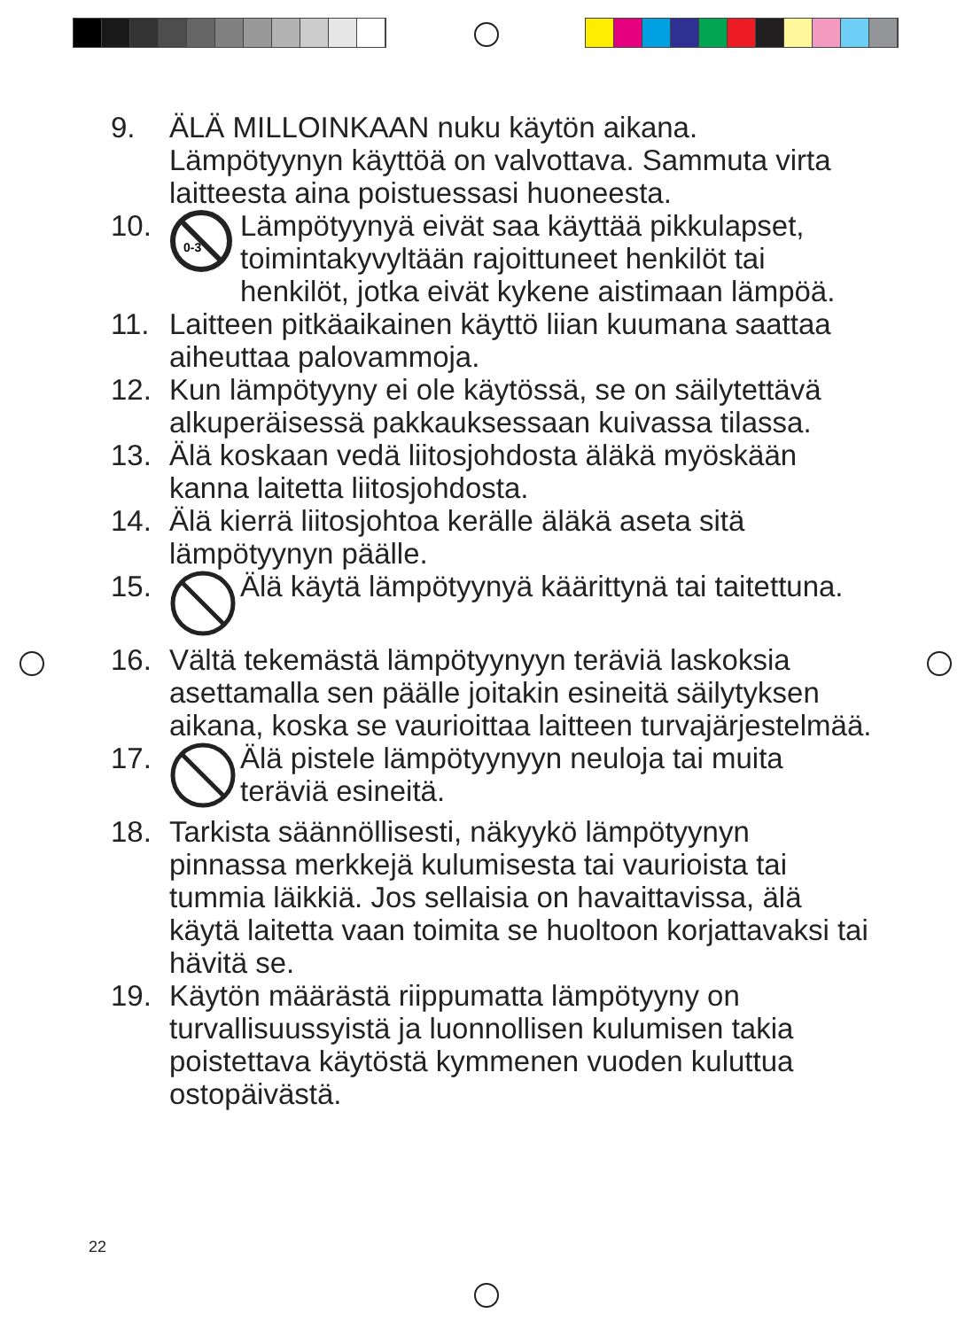9. ÄLÄ MILLOINKAAN nuku käytön aikana. Lämpötyynyn käyttöä on valvottava. Sammuta virta laitteesta aina poistuessasi huoneesta.
10.
0-3
Lämpötyynyä eivät saa käyttää pikkulapset, toimintakyvyltään rajoittuneet henkilöt tai henkilöt, jotka eivät kykene aistimaan lämpöä.
11. Laitteen pitkäaikainen käyttö liian kuumana saattaa aiheuttaa palovammoja.
12. Kun lämpötyyny ei ole käytössä, se on säilytettävä alkuperäisessä pakkauksessaan kuivassa tilassa.
13. Älä koskaan vedä liitosjohdosta äläkä myöskään kanna laitetta liitosjohdosta.
14. Älä kierrä liitosjohtoa kerälle äläkä aseta sitä lämpötyynyn päälle.
15. Älä käytä lämpötyynyä käärittynä tai taitettuna.
16. Vältä tekemästä lämpötyynyyn teräviä laskoksia asettamalla sen päälle joitakin esineitä säilytyksen aikana, koska se vaurioittaa laitteen turvajärjestelmää.
17. Älä pistele lämpötyynyyn neuloja tai muita teräviä esineitä.
18. Tarkista säännöllisesti, näkyykö lämpötyynyn pinnassa merkkejä kulumisesta tai vaurioista tai tummia läikkiä. Jos sellaisia on havaittavissa, älä käytä laitetta vaan toimita se huoltoon korjattavaksi tai hävitä se.
19. Käytön määrästä riippumatta lämpötyyny on turvallisuussyistä ja luonnollisen kulumisen takia poistettava käytöstä kymmenen vuoden kuluttua ostopäivästä.
22